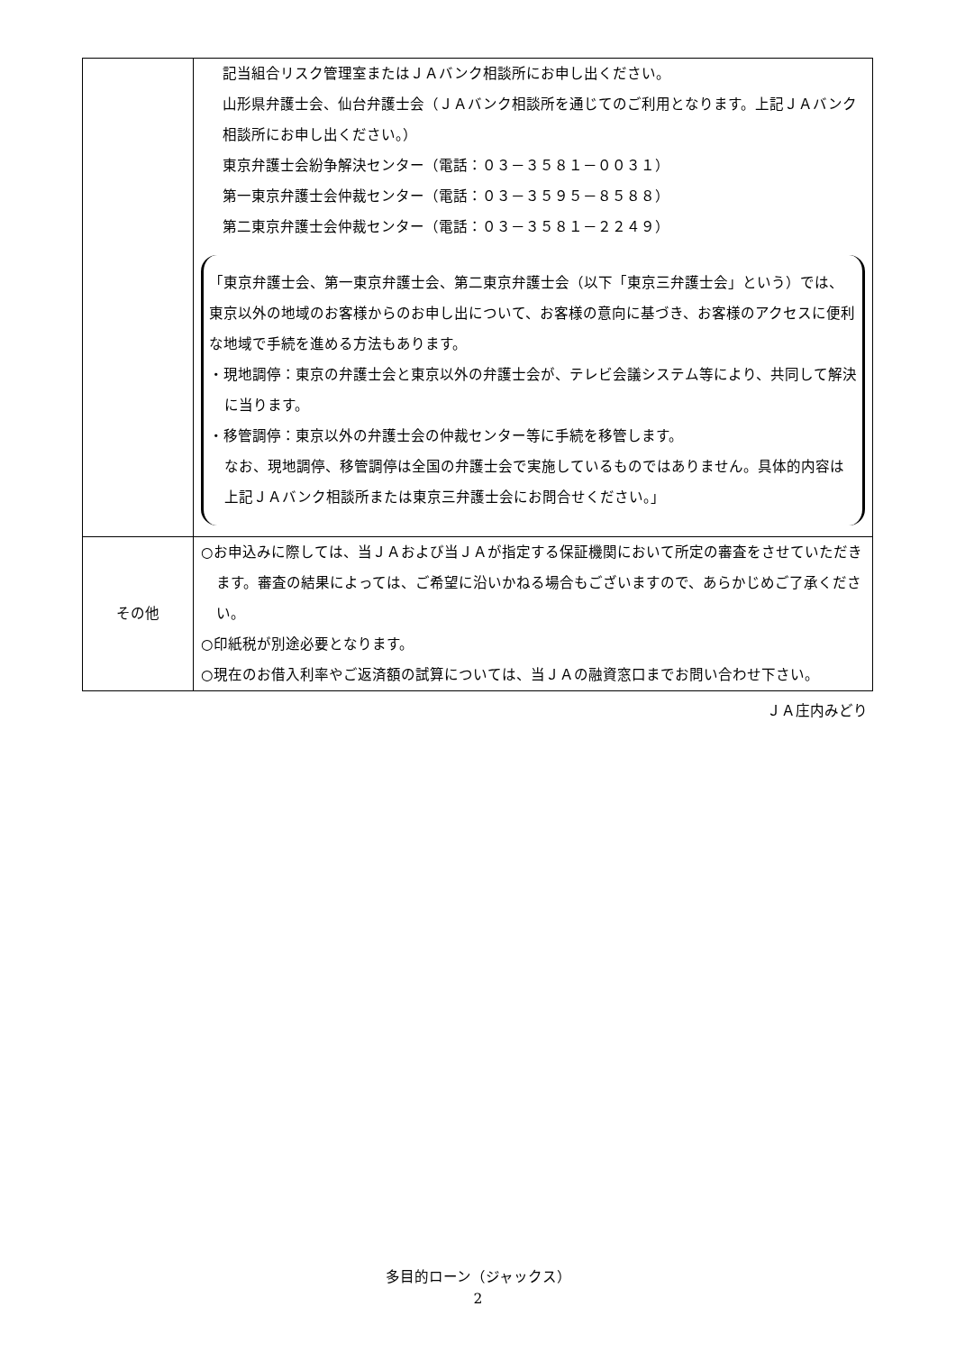| | 記当組合リスク管理室またはＪＡバンク相談所にお申し出ください。 山形県弁護士会、仙台弁護士会（ＪＡバンク相談所を通じてのご利用となります。上記ＪＡバンク相談所にお申し出ください。） 東京弁護士会紛争解決センター（電話：０３－３５８１－００３１） 第一東京弁護士会仲裁センター（電話：０３－３５９５－８５８８） 第二東京弁護士会仲裁センター（電話：０３－３５８１－２２４９） 「東京弁護士会、第一東京弁護士会、第二東京弁護士会（以下「東京三弁護士会」という）では、東京以外の地域のお客様からのお申し出について、お客様の意向に基づき、お客様のアクセスに便利な地域で手続を進める方法もあります。 ・現地調停：東京の弁護士会と東京以外の弁護士会が、テレビ会議システム等により、共同して解決に当ります。 ・移管調停：東京以外の弁護士会の仲裁センター等に手続を移管します。 なお、現地調停、移管調停は全国の弁護士会で実施しているものではありません。具体的内容は上記ＪＡバンク相談所または東京三弁護士会にお問合せください。」 |
| その他 | ○お申込みに際しては、当ＪＡおよび当ＪＡが指定する保証機関において所定の審査をさせていただきます。審査の結果によっては、ご希望に沿いかねる場合もございますので、あらかじめご了承ください。 ○印紙税が別途必要となります。 ○現在のお借入利率やご返済額の試算については、当ＪＡの融資窓口までお問い合わせ下さい。 |
ＪＡ庄内みどり
多目的ローン（ジャックス）
2